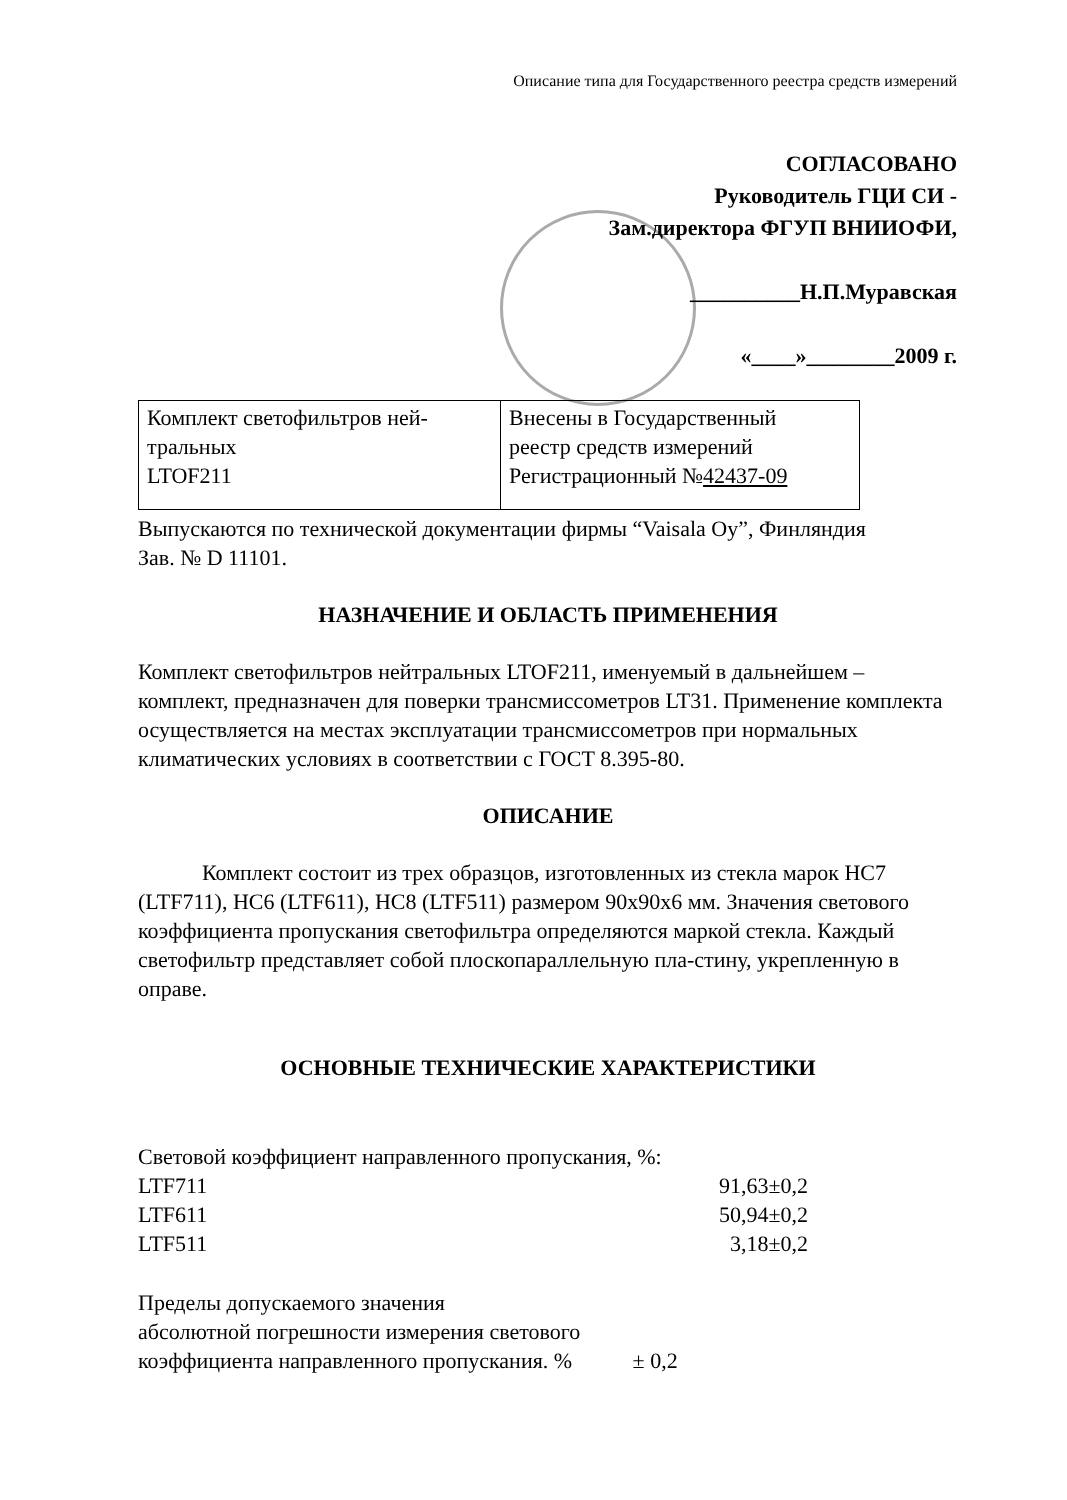Описание типа для Государственного реестра средств измерений
СОГЛАСОВАНО
Руководитель ГЦИ СИ -
Зам.директора ФГУП ВНИИОФИ,
__________Н.П.Муравская
«____»________2009 г.
| Комплект светофильтров ней- тральных LTOF211 | Внесены в Государственный реестр средств измерений Регистрационный № 42437-09 |
Выпускаются по технической документации фирмы “Vaisala Oy”, Финляндия
Зав. № D 11101.
НАЗНАЧЕНИЕ И ОБЛАСТЬ ПРИМЕНЕНИЯ
Комплект светофильтров нейтральных LTOF211, именуемый в дальнейшем – комплект, предназначен для поверки трансмиссометров LT31. Применение комплекта осуществляется на местах эксплуатации трансмиссометров при нормальных климатических условиях в соответствии с ГОСТ 8.395-80.
ОПИСАНИЕ
Комплект состоит из трех образцов, изготовленных из стекла марок НС7 (LTF711), НС6 (LTF611), НС8 (LTF511) размером 90х90х6 мм. Значения светового коэффициента пропускания светофильтра определяются маркой стекла. Каждый светофильтр представляет собой плоскопараллельную пла-стину, укрепленную в оправе.
ОСНОВНЫЕ ТЕХНИЧЕСКИЕ ХАРАКТЕРИСТИКИ
Световой коэффициент направленного пропускания, %:
LTF711 91,63±0,2
LTF611 50,94±0,2
LTF511 3,18±0,2
Пределы допускаемого значения
абсолютной погрешности измерения светового
коэффициента направленного пропускания. % ± 0,2